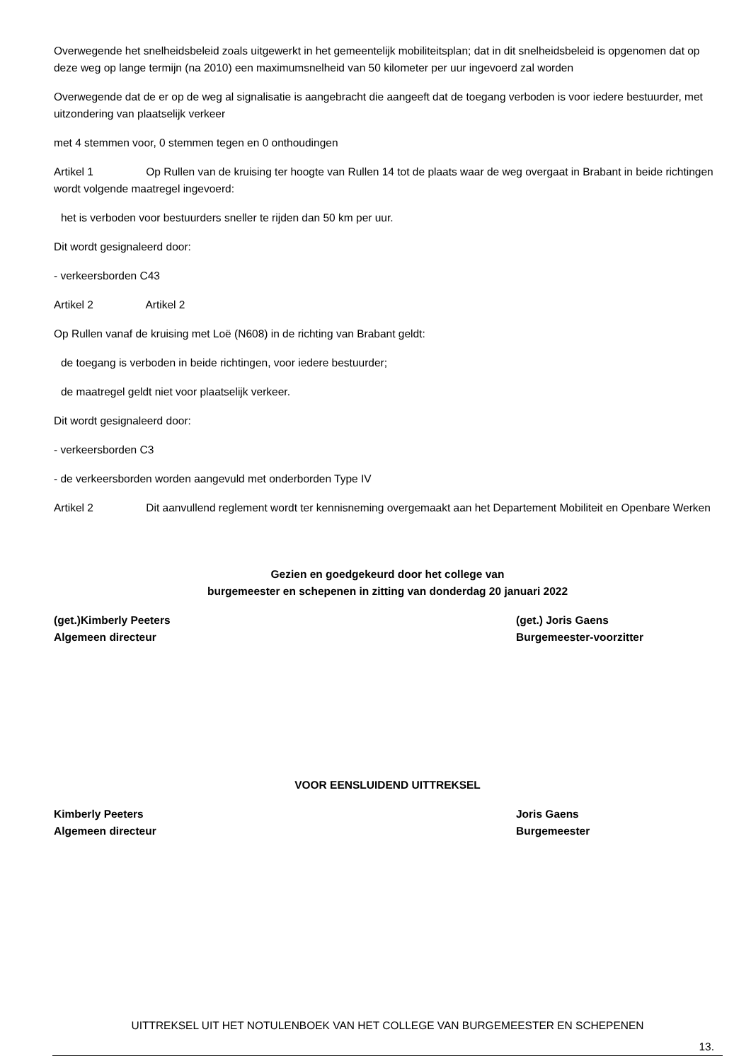Overwegende het snelheidsbeleid zoals uitgewerkt in het gemeentelijk mobiliteitsplan; dat in dit snelheidsbeleid is opgenomen dat op deze weg op lange termijn (na 2010) een maximumsnelheid van 50 kilometer per uur ingevoerd zal worden
Overwegende dat de er op de weg al signalisatie is aangebracht die aangeeft dat de toegang verboden is voor iedere bestuurder, met uitzondering van plaatselijk verkeer
met 4 stemmen voor, 0 stemmen tegen en 0 onthoudingen
Artikel 1 Op Rullen van de kruising ter hoogte van Rullen 14 tot de plaats waar de weg overgaat in Brabant in beide richtingen wordt volgende maatregel ingevoerd:
het is verboden voor bestuurders sneller te rijden dan 50 km per uur.
Dit wordt gesignaleerd door:
- verkeersborden C43
Artikel 2 Artikel 2
Op Rullen vanaf de kruising met Loë (N608) in de richting van Brabant geldt:
de toegang is verboden in beide richtingen, voor iedere bestuurder;
de maatregel geldt niet voor plaatselijk verkeer.
Dit wordt gesignaleerd door:
- verkeersborden C3
- de verkeersborden worden aangevuld met onderborden Type IV
Artikel 2 Dit aanvullend reglement wordt ter kennisneming overgemaakt aan het Departement Mobiliteit en Openbare Werken
Gezien en goedgekeurd door het college van
burgemeester en schepenen in zitting van donderdag 20 januari 2022
(get.)Kimberly Peeters
Algemeen directeur
(get.) Joris Gaens
Burgemeester-voorzitter
VOOR EENSLUIDEND UITTREKSEL
Kimberly Peeters
Algemeen directeur
Joris Gaens
Burgemeester
UITTREKSEL UIT HET NOTULENBOEK VAN HET COLLEGE VAN BURGEMEESTER EN SCHEPENEN
13.